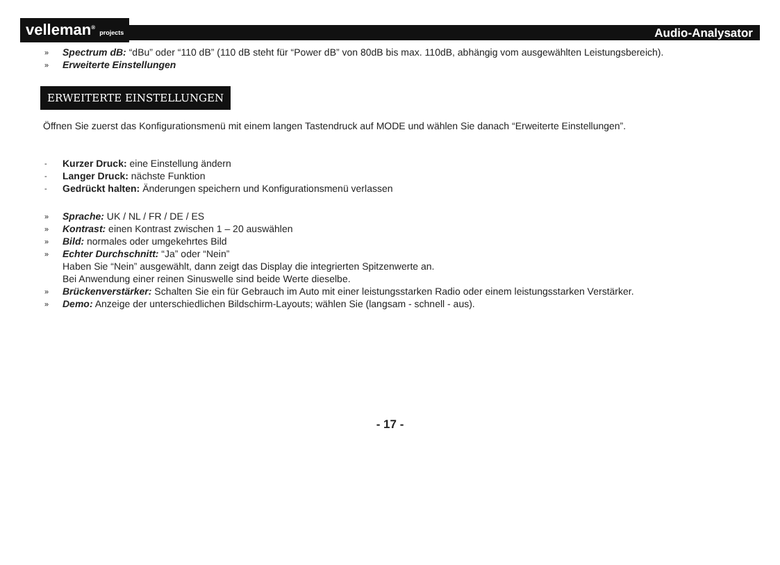velleman<sup>®</sup> projects
Audio-Analysator
» Spectrum dB: “dBu” oder “110 dB” (110 dB steht für “Power dB” von 80dB bis max. 110dB, abhängig vom ausgewählten Leistungsbereich).
» Erweiterte Einstellungen
ERWEITERTE EINSTELLUNGEN
Öffnen Sie zuerst das Konfigurationsmenü mit einem langen Tastendruck auf MODE und wählen Sie danach “Erweiterte Einstellungen”.
- Kurzer Druck: eine Einstellung ändern
- Langer Druck: nächste Funktion
- Gedrückt halten: Änderungen speichern und Konfigurationsmenü verlassen
» Sprache: UK / NL / FR / DE / ES
» Kontrast: einen Kontrast zwischen 1 – 20 auswählen
» Bild: normales oder umgekehrtes Bild
» Echter Durchschnitt: “Ja” oder “Nein”
Haben Sie “Nein” ausgewählt, dann zeigt das Display die integrierten Spitzenwerte an.
Bei Anwendung einer reinen Sinuswelle sind beide Werte dieselbe.
» Brückenverstärker: Schalten Sie ein für Gebrauch im Auto mit einer leistungsstarken Radio oder einem leistungsstarken Verstärker.
» Demo: Anzeige der unterschiedlichen Bildschirm-Layouts; wählen Sie (langsam - schnell - aus).
- 17 -